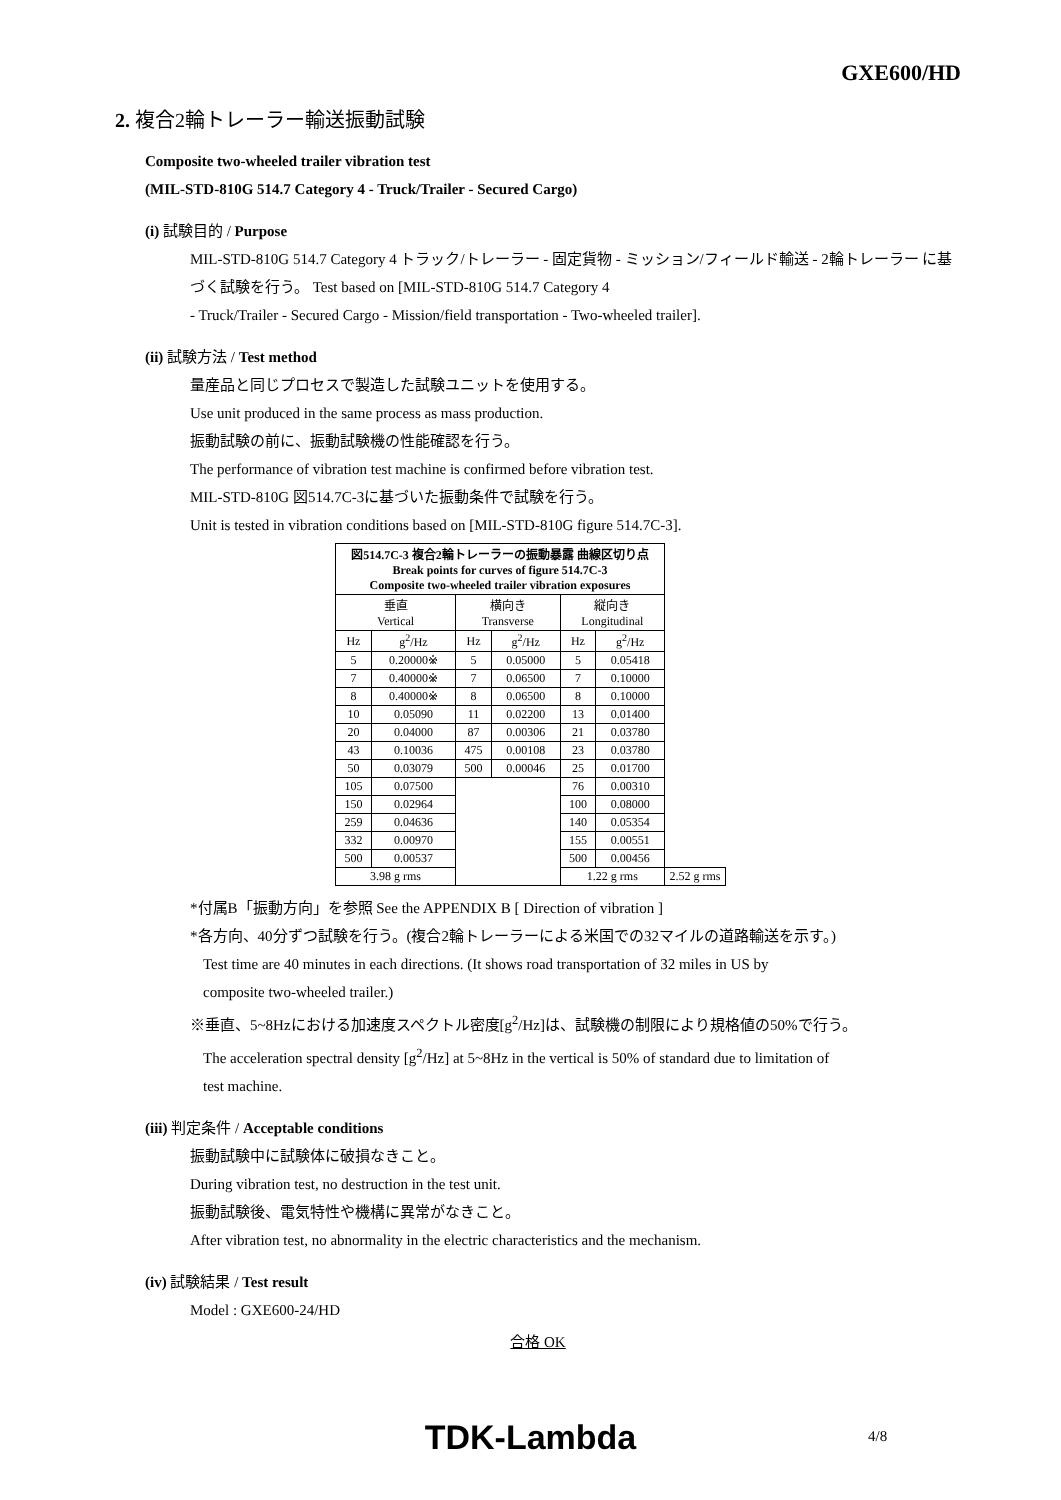GXE600/HD
2. 複合2輪トレーラー輸送振動試験
Composite two-wheeled trailer vibration test
(MIL-STD-810G 514.7 Category 4 - Truck/Trailer - Secured Cargo)
(i) 試験目的 / Purpose
MIL-STD-810G 514.7 Category 4 トラック/トレーラー - 固定貨物 - ミッション/フィールド輸送 - 2輪トレーラー に基づく試験を行う。 Test based on [MIL-STD-810G 514.7 Category 4
- Truck/Trailer - Secured Cargo - Mission/field transportation - Two-wheeled trailer].
(ii) 試験方法 / Test method
量産品と同じプロセスで製造した試験ユニットを使用する。
Use unit produced in the same process as mass production.
振動試験の前に、振動試験機の性能確認を行う。
The performance of vibration test machine is confirmed before vibration test.
MIL-STD-810G 図514.7C-3に基づいた振動条件で試験を行う。
Unit is tested in vibration conditions based on [MIL-STD-810G figure 514.7C-3].
| 図514.7C-3 複合2輪トレーラーの振動暴露 曲線区切り点 Break points for curves of figure 514.7C-3 Composite two-wheeled trailer vibration exposures | | | | | | |
| 垂直 Vertical | | 横向き Transverse | | 縦向き Longitudinal | | |
| Hz | g<sup>2</sup>/Hz | Hz | g<sup>2</sup>/Hz | Hz | g<sup>2</sup>/Hz | |
| 5 | 0.20000※ | 5 | 0.05000 | 5 | 0.05418 | |
| 7 | 0.40000※ | 7 | 0.06500 | 7 | 0.10000 | |
| 8 | 0.40000※ | 8 | 0.06500 | 8 | 0.10000 | |
| 10 | 0.05090 | 11 | 0.02200 | 13 | 0.01400 | |
| 20 | 0.04000 | 87 | 0.00306 | 21 | 0.03780 | |
| 43 | 0.10036 | 475 | 0.00108 | 23 | 0.03780 | |
| 50 | 0.03079 | 500 | 0.00046 | 25 | 0.01700 | |
| 105 | 0.07500 | | | 76 | 0.00310 | |
| 150 | 0.02964 | | | 100 | 0.08000 | |
| 259 | 0.04636 | | | 140 | 0.05354 | |
| 332 | 0.00970 | | | 155 | 0.00551 | |
| 500 | 0.00537 | | | 500 | 0.00456 | |
| 3.98 g rms | | | | 1.22 g rms | | 2.52 g rms |
*付属B「振動方向」を参照 See the APPENDIX B [ Direction of vibration ]
*各方向、40分ずつ試験を行う。(複合2輪トレーラーによる米国での32マイルの道路輸送を示す。)
Test time are 40 minutes in each directions. (It shows road transportation of 32 miles in US by
composite two-wheeled trailer.)
※垂直、5~8Hzにおける加速度スペクトル密度[g<sup>2</sup>/Hz]は、試験機の制限により規格値の50%で行う。
The acceleration spectral density [g<sup>2</sup>/Hz] at 5~8Hz in the vertical is 50% of standard due to limitation of
test machine.
(iii) 判定条件 / Acceptable conditions
振動試験中に試験体に破損なきこと。
During vibration test, no destruction in the test unit.
振動試験後、電気特性や機構に異常がなきこと。
After vibration test, no abnormality in the electric characteristics and the mechanism.
(iv) 試験結果 / Test result
Model : GXE600-24/HD
合格 OK
TDK-Lambda 4/8